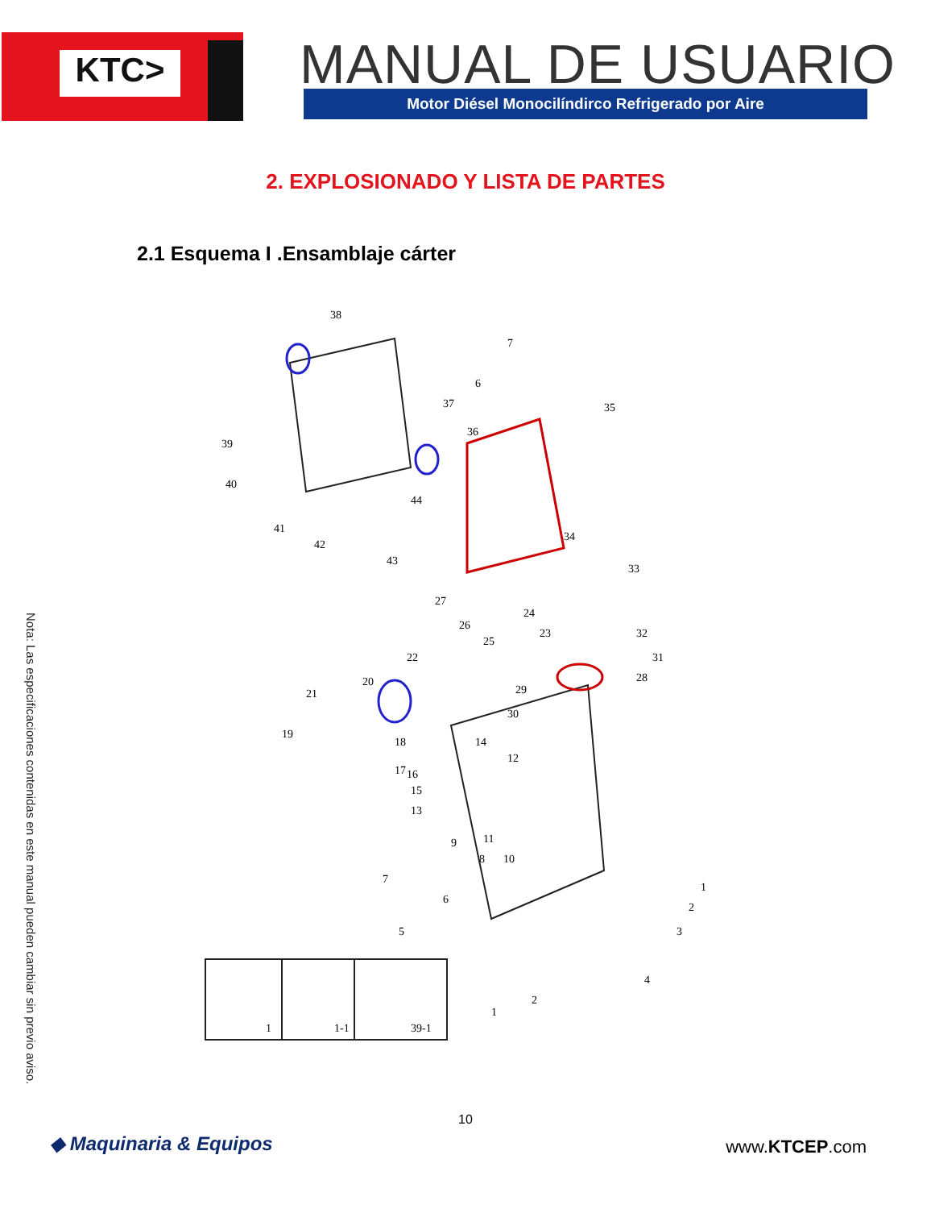KTC> MANUAL DE USUARIO Motor Diésel Monocilíndirco Refrigerado por Aire
2. EXPLOSIONADO Y LISTA DE PARTES
2.1 Esquema I .Ensamblaje cárter
38
7
6
37
35
36
39
40
41
42
43
44
34
33
32
31
28
29
30
27
26
25
24
23
22
21
20
19
18
17
16
15
13
14
12
11
10
9
8
7
6
5
1
2
3
4
1
2
1
1-1
39-1
Nota: Las especificaciones contenidas en este manual pueden cambiar sin previo aviso.
10
◆ Maquinaria & Equipos www.KTCEP.com